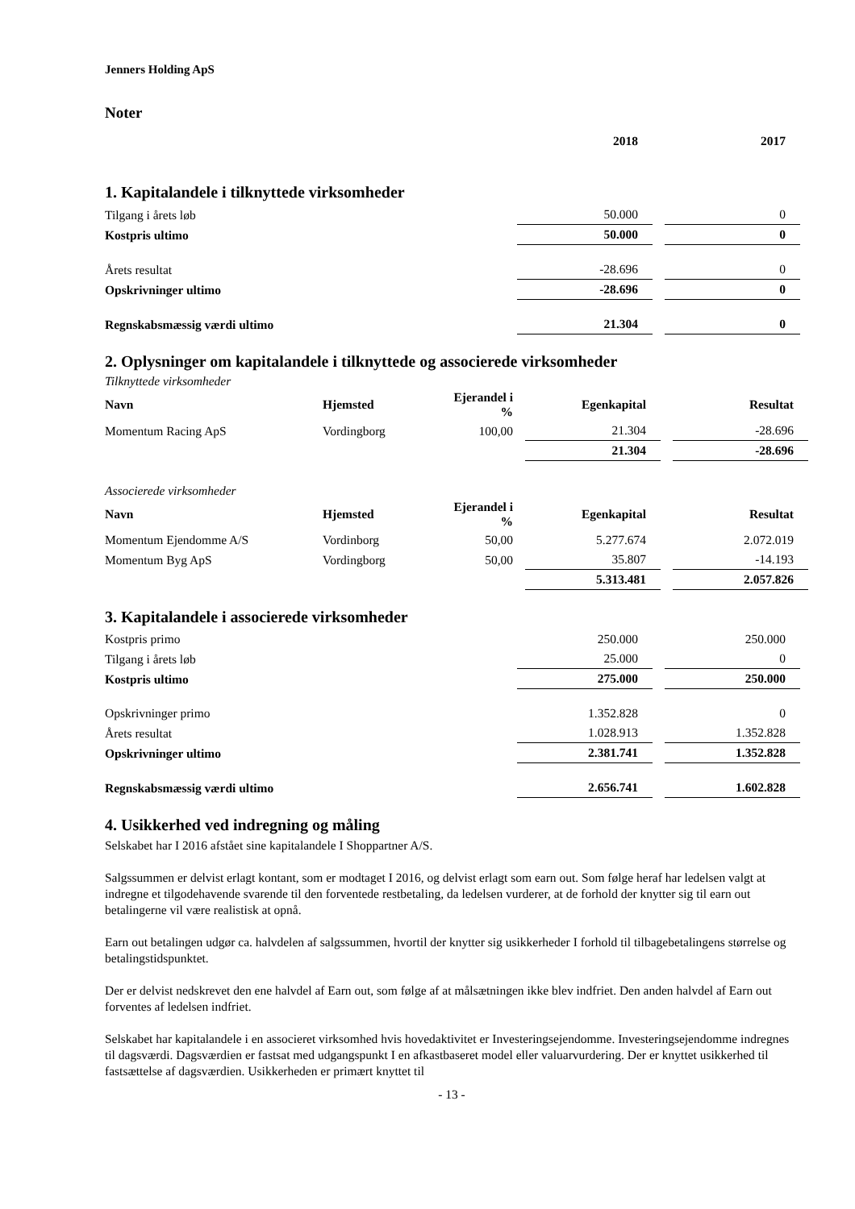Jenners Holding ApS
Noter
| | 2018 | | 2017 |
1. Kapitalandele i tilknyttede virksomheder
| Tilgang i årets løb | 50.000 | | 0 |
| Kostpris ultimo | 50.000 | | 0 |
| Årets resultat | -28.696 | | 0 |
| Opskrivninger ultimo | -28.696 | | 0 |
| Regnskabsmæssig værdi ultimo | 21.304 | | 0 |
2. Oplysninger om kapitalandele i tilknyttede og associerede virksomheder
Tilknyttede virksomheder
| Navn | Hjemsted | Ejerandel i % | | Egenkapital | | Resultat |
| Momentum Racing ApS | Vordingborg | 100,00 | | 21.304 | | -28.696 |
| | | | | 21.304 | | -28.696 |
Associerede virksomheder
| Navn | Hjemsted | Ejerandel i % | | Egenkapital | | Resultat |
| Momentum Ejendomme A/S | Vordinborg | 50,00 | | 5.277.674 | | 2.072.019 |
| Momentum Byg ApS | Vordingborg | 50,00 | | 35.807 | | -14.193 |
| | | | | 5.313.481 | | 2.057.826 |
3. Kapitalandele i associerede virksomheder
| Kostpris primo | 250.000 | | 250.000 |
| Tilgang i årets løb | 25.000 | | 0 |
| Kostpris ultimo | 275.000 | | 250.000 |
| Opskrivninger primo | 1.352.828 | | 0 |
| Årets resultat | 1.028.913 | | 1.352.828 |
| Opskrivninger ultimo | 2.381.741 | | 1.352.828 |
| Regnskabsmæssig værdi ultimo | 2.656.741 | | 1.602.828 |
4. Usikkerhed ved indregning og måling
Selskabet har I 2016 afstået sine kapitalandele I Shoppartner A/S.
Salgssummen er delvist erlagt kontant, som er modtaget I 2016, og delvist erlagt som earn out. Som følge heraf har ledelsen valgt at indregne et tilgodehavende svarende til den forventede restbetaling, da ledelsen vurderer, at de forhold der knytter sig til earn out betalingerne vil være realistisk at opnå.
Earn out betalingen udgør ca. halvdelen af salgssummen, hvortil der knytter sig usikkerheder I forhold til tilbagebetalingens størrelse og betalingstidspunktet.
Der er delvist nedskrevet den ene halvdel af Earn out, som følge af at målsætningen ikke blev indfriet. Den anden halvdel af Earn out forventes af ledelsen indfriet.
Selskabet har kapitalandele i en associeret virksomhed hvis hovedaktivitet er Investeringsejendomme. Investeringsejendomme indregnes til dagsværdi. Dagsværdien er fastsat med udgangspunkt I en afkastbaseret model eller valuarvurdering. Der er knyttet usikkerhed til fastsættelse af dagsværdien. Usikkerheden er primært knyttet til
- 13 -